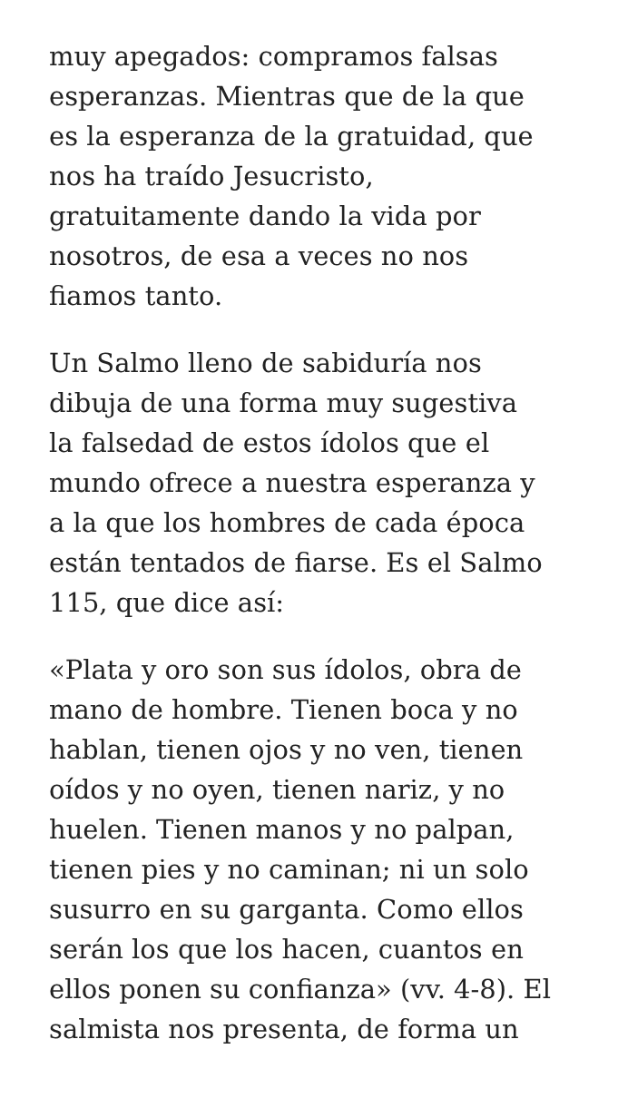muy apegados: compramos falsas
esperanzas. Mientras que de la que
es la esperanza de la gratuidad, que
nos ha traído Jesucristo,
gratuitamente dando la vida por
nosotros, de esa a veces no nos
fiamos tanto.
Un Salmo lleno de sabiduría nos
dibuja de una forma muy sugestiva
la falsedad de estos ídolos que el
mundo ofrece a nuestra esperanza y
a la que los hombres de cada época
están tentados de fiarse. Es el Salmo
115, que dice así:
«Plata y oro son sus ídolos, obra de
mano de hombre. Tienen boca y no
hablan, tienen ojos y no ven, tienen
oídos y no oyen, tienen nariz, y no
huelen. Tienen manos y no palpan,
tienen pies y no caminan; ni un solo
susurro en su garganta. Como ellos
serán los que los hacen, cuantos en
ellos ponen su confianza» (vv. 4-8). El
salmista nos presenta, de forma un